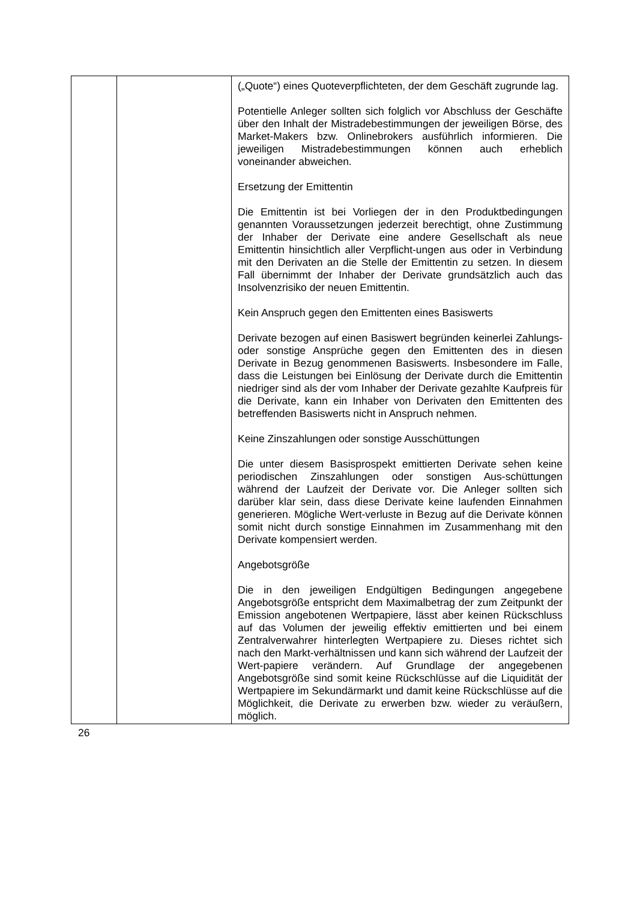| | | („Quote“) eines Quoteverpflichteten, der dem Geschäft zugrunde lag. Potentielle Anleger sollten sich folglich vor Abschluss der Geschäfte über den Inhalt der Mistradebestimmungen der jeweiligen Börse, des Market-Makers bzw. Onlinebrokers ausführlich informieren. Die jeweiligen Mistradebestimmungen können auch erheblich voneinander abweichen. Ersetzung der Emittentin Die Emittentin ist bei Vorliegen der in den Produktbedingungen genannten Voraussetzungen jederzeit berechtigt, ohne Zustimmung der Inhaber der Derivate eine andere Gesellschaft als neue Emittentin hinsichtlich aller Verpflicht-ungen aus oder in Verbindung mit den Derivaten an die Stelle der Emittentin zu setzen. In diesem Fall übernimmt der Inhaber der Derivate grundsätzlich auch das Insolvenzrisiko der neuen Emittentin. Kein Anspruch gegen den Emittenten eines Basiswerts Derivate bezogen auf einen Basiswert begründen keinerlei Zahlungs- oder sonstige Ansprüche gegen den Emittenten des in diesen Derivate in Bezug genommenen Basiswerts. Insbesondere im Falle, dass die Leistungen bei Einlösung der Derivate durch die Emittentin niedriger sind als der vom Inhaber der Derivate gezahlte Kaufpreis für die Derivate, kann ein Inhaber von Derivaten den Emittenten des betreffenden Basiswerts nicht in Anspruch nehmen. Keine Zinszahlungen oder sonstige Ausschüttungen Die unter diesem Basisprospekt emittierten Derivate sehen keine periodischen Zinszahlungen oder sonstigen Aus-schüttungen während der Laufzeit der Derivate vor. Die Anleger sollten sich darüber klar sein, dass diese Derivate keine laufenden Einnahmen generieren. Mögliche Wert-verluste in Bezug auf die Derivate können somit nicht durch sonstige Einnahmen im Zusammenhang mit den Derivate kompensiert werden. Angebotsgröße Die in den jeweiligen Endgültigen Bedingungen angegebene Angebotsgröße entspricht dem Maximalbetrag der zum Zeitpunkt der Emission angebotenen Wertpapiere, lässt aber keinen Rückschluss auf das Volumen der jeweilig effektiv emittierten und bei einem Zentralverwahrer hinterlegten Wertpapiere zu. Dieses richtet sich nach den Markt-verhältnissen und kann sich während der Laufzeit der Wert-papiere verändern. Auf Grundlage der angegebenen Angebotsgröße sind somit keine Rückschlüsse auf die Liquidität der Wertpapiere im Sekundärmarkt und damit keine Rückschlüsse auf die Möglichkeit, die Derivate zu erwerben bzw. wieder zu veräußern, möglich. |
26